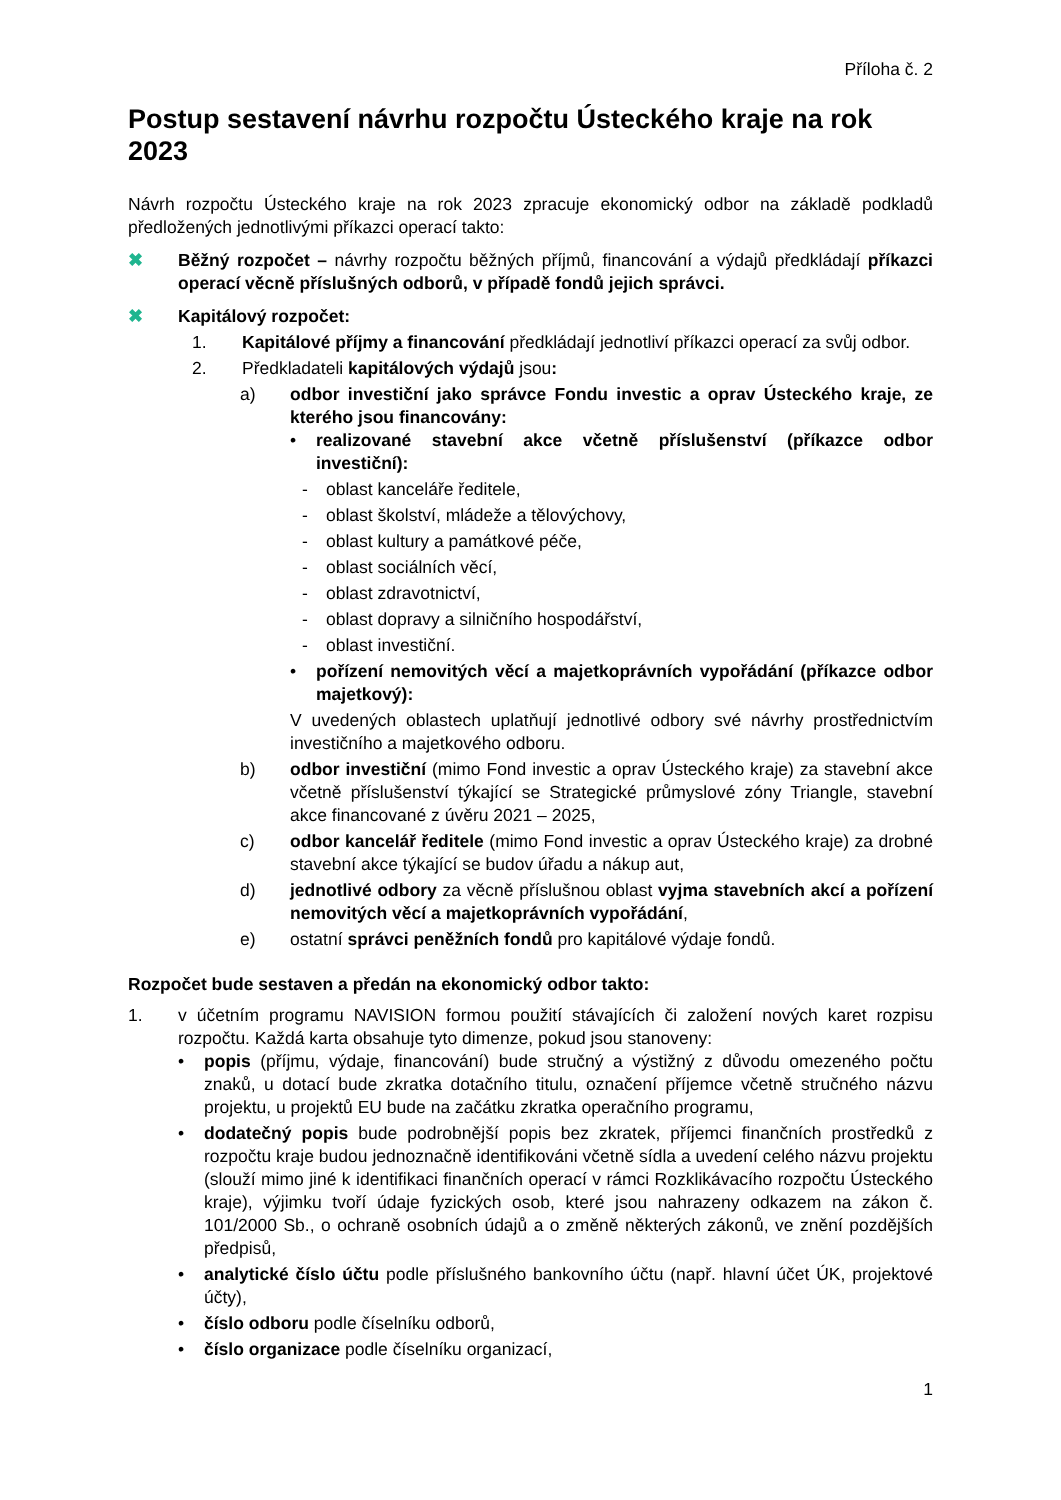Příloha č. 2
Postup sestavení návrhu rozpočtu Ústeckého kraje na rok 2023
Návrh rozpočtu Ústeckého kraje na rok 2023 zpracuje ekonomický odbor na základě podkladů předložených jednotlivými příkazci operací takto:
✖ Běžný rozpočet – návrhy rozpočtu běžných příjmů, financování a výdajů předkládají příkazci operací věcně příslušných odborů, v případě fondů jejich správci.
✖ Kapitálový rozpočet:
1. Kapitálové příjmy a financování předkládají jednotliví příkazci operací za svůj odbor.
2. Předkladateli kapitálových výdajů jsou:
a) odbor investiční jako správce Fondu investic a oprav Ústeckého kraje, ze kterého jsou financovány:
• realizované stavební akce včetně příslušenství (příkazce odbor investiční):
- oblast kanceláře ředitele,
- oblast školství, mládeže a tělovýchovy,
- oblast kultury a památkové péče,
- oblast sociálních věcí,
- oblast zdravotnictví,
- oblast dopravy a silničního hospodářství,
- oblast investiční.
• pořízení nemovitých věcí a majetkoprávních vypořádání (příkazce odbor majetkový):
V uvedených oblastech uplatňují jednotlivé odbory své návrhy prostřednictvím investičního a majetkového odboru.
b) odbor investiční (mimo Fond investic a oprav Ústeckého kraje) za stavební akce včetně příslušenství týkající se Strategické průmyslové zóny Triangle, stavební akce financované z úvěru 2021 – 2025,
c) odbor kancelář ředitele (mimo Fond investic a oprav Ústeckého kraje) za drobné stavební akce týkající se budov úřadu a nákup aut,
d) jednotlivé odbory za věcně příslušnou oblast vyjma stavebních akcí a pořízení nemovitých věcí a majetkoprávních vypořádání,
e) ostatní správci peněžních fondů pro kapitálové výdaje fondů.
Rozpočet bude sestaven a předán na ekonomický odbor takto:
1. v účetním programu NAVISION formou použití stávajících či založení nových karet rozpisu rozpočtu. Každá karta obsahuje tyto dimenze, pokud jsou stanoveny:
• popis (příjmu, výdaje, financování) bude stručný a výstižný z důvodu omezeného počtu znaků, u dotací bude zkratka dotačního titulu, označení příjemce včetně stručného názvu projektu, u projektů EU bude na začátku zkratka operačního programu,
• dodatečný popis bude podrobnější popis bez zkratek, příjemci finančních prostředků z rozpočtu kraje budou jednoznačně identifikováni včetně sídla a uvedení celého názvu projektu (slouží mimo jiné k identifikaci finančních operací v rámci Rozklikávacího rozpočtu Ústeckého kraje), výjimku tvoří údaje fyzických osob, které jsou nahrazeny odkazem na zákon č. 101/2000 Sb., o ochraně osobních údajů a o změně některých zákonů, ve znění pozdějších předpisů,
• analytické číslo účtu podle příslušného bankovního účtu (např. hlavní účet ÚK, projektové účty),
• číslo odboru podle číselníku odborů,
• číslo organizace podle číselníku organizací,
1